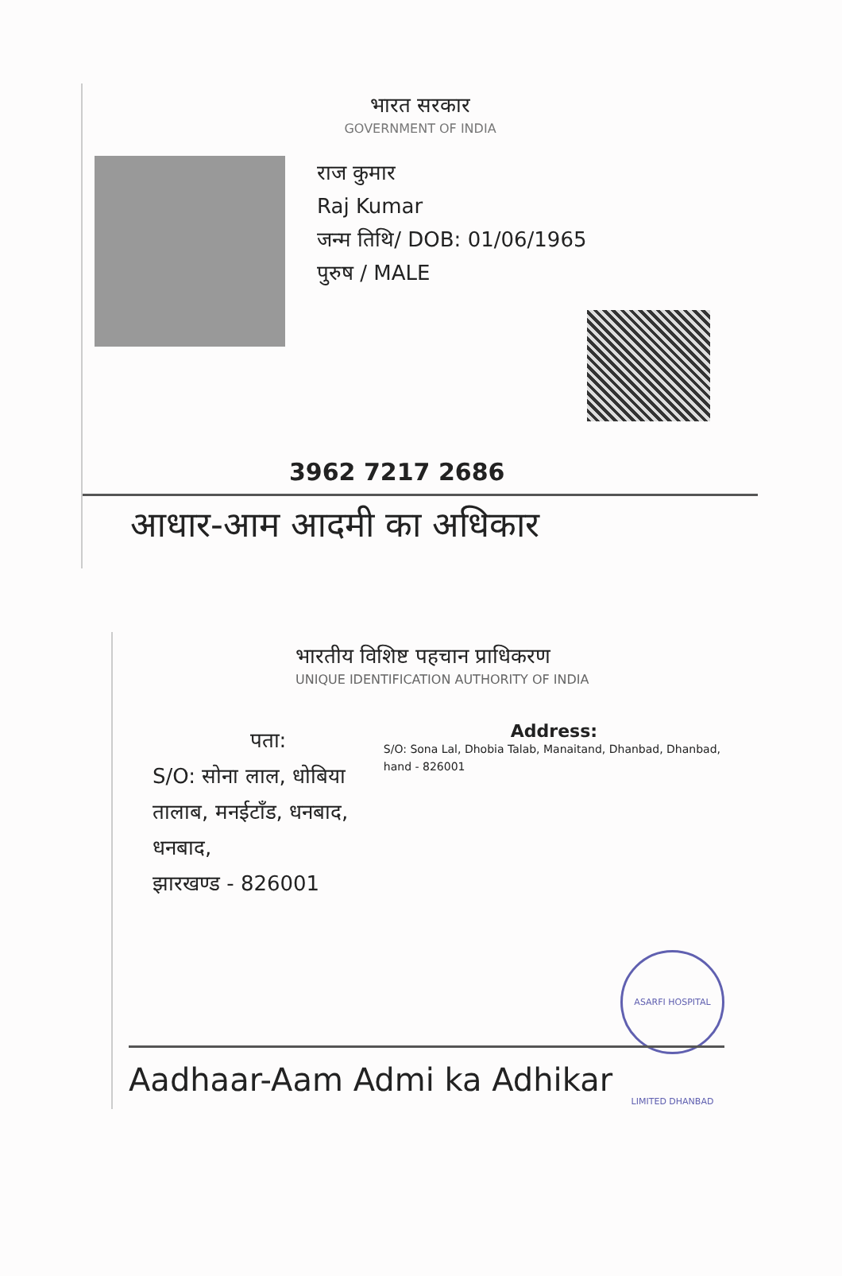भारत सरकार
GOVERNMENT OF INDIA
राज कुमार
Raj Kumar
जन्म तिथि/ DOB: 01/06/1965
पुरुष / MALE
3962 7217 2686
आधार-आम आदमी का अधिकार
भारतीय विशिष्ट पहचान प्राधिकरण
UNIQUE IDENTIFICATION AUTHORITY OF INDIA
पता:
S/O: सोना लाल, धोबिया तालाब, मनईटाँड, धनबाद, धनबाद,
झारखण्ड - 826001
Address:
S/O: Sona Lal, Dhobia Talab, Manaitand, Dhanbad, Dhanbad, hand - 826001
ASARFI HOSPITAL LIMITED DHANBAD
Aadhaar-Aam Admi ka Adhikar